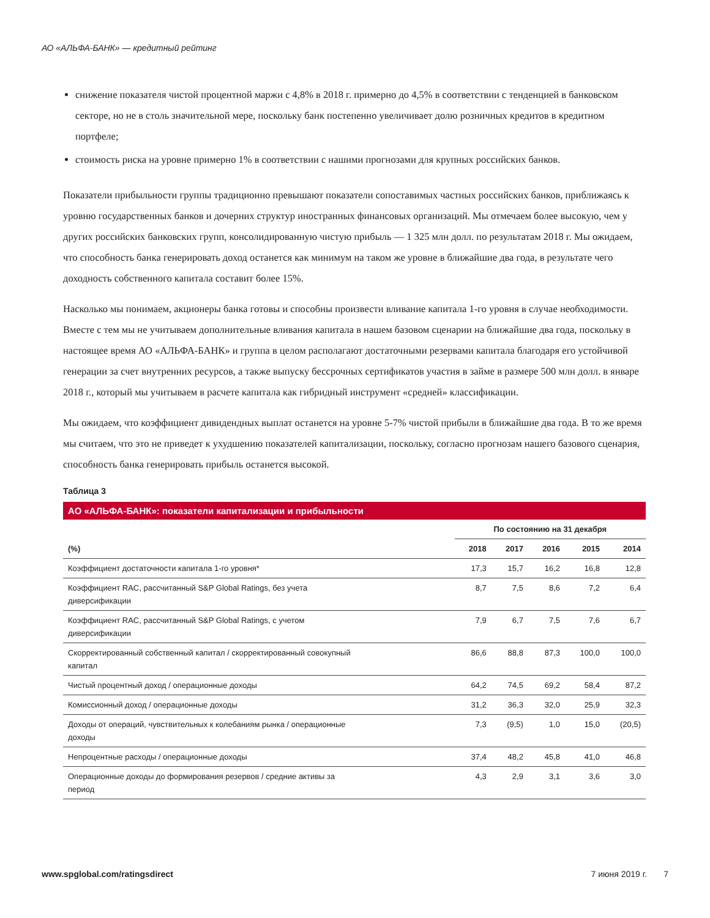АО «АЛЬФА-БАНК» — кредитный рейтинг
снижение показателя чистой процентной маржи с 4,8% в 2018 г. примерно до 4,5% в соответствии с тенденцией в банковском секторе, но не в столь значительной мере, поскольку банк постепенно увеличивает долю розничных кредитов в кредитном портфеле;
стоимость риска на уровне примерно 1% в соответствии с нашими прогнозами для крупных российских банков.
Показатели прибыльности группы традиционно превышают показатели сопоставимых частных российских банков, приближаясь к уровню государственных банков и дочерних структур иностранных финансовых организаций. Мы отмечаем более высокую, чем у других российских банковских групп, консолидированную чистую прибыль — 1 325 млн долл. по результатам 2018 г. Мы ожидаем, что способность банка генерировать доход останется как минимум на таком же уровне в ближайшие два года, в результате чего доходность собственного капитала составит более 15%.
Насколько мы понимаем, акционеры банка готовы и способны произвести вливание капитала 1-го уровня в случае необходимости. Вместе с тем мы не учитываем дополнительные вливания капитала в нашем базовом сценарии на ближайшие два года, поскольку в настоящее время АО «АЛЬФА-БАНК» и группа в целом располагают достаточными резервами капитала благодаря его устойчивой генерации за счет внутренних ресурсов, а также выпуску бессрочных сертификатов участия в займе в размере 500 млн долл. в январе 2018 г., который мы учитываем в расчете капитала как гибридный инструмент «средней» классификации.
Мы ожидаем, что коэффициент дивидендных выплат останется на уровне 5-7% чистой прибыли в ближайшие два года. В то же время мы считаем, что это не приведет к ухудшению показателей капитализации, поскольку, согласно прогнозам нашего базового сценария, способность банка генерировать прибыль останется высокой.
Таблица 3
АО «АЛЬФА-БАНК»: показатели капитализации и прибыльности
| | По состоянию на 31 декабря | | | | |
| --- | --- | --- | --- | --- | --- |
| (%) | 2018 | 2017 | 2016 | 2015 | 2014 |
| Коэффициент достаточности капитала 1-го уровня* | 17,3 | 15,7 | 16,2 | 16,8 | 12,8 |
| Коэффициент RAC, рассчитанный S&P Global Ratings, без учета диверсификации | 8,7 | 7,5 | 8,6 | 7,2 | 6,4 |
| Коэффициент RAC, рассчитанный S&P Global Ratings, с учетом диверсификации | 7,9 | 6,7 | 7,5 | 7,6 | 6,7 |
| Скорректированный собственный капитал / скорректированный совокупный капитал | 86,6 | 88,8 | 87,3 | 100,0 | 100,0 |
| Чистый процентный доход / операционные доходы | 64,2 | 74,5 | 69,2 | 58,4 | 87,2 |
| Комиссионный доход / операционные доходы | 31,2 | 36,3 | 32,0 | 25,9 | 32,3 |
| Доходы от операций, чувствительных к колебаниям рынка / операционные доходы | 7,3 | (9,5) | 1,0 | 15,0 | (20,5) |
| Непроцентные расходы / операционные доходы | 37,4 | 48,2 | 45,8 | 41,0 | 46,8 |
| Операционные доходы до формирования резервов / средние активы за период | 4,3 | 2,9 | 3,1 | 3,6 | 3,0 |
www.spglobal.com/ratingsdirect 7 июня 2019 г. 7